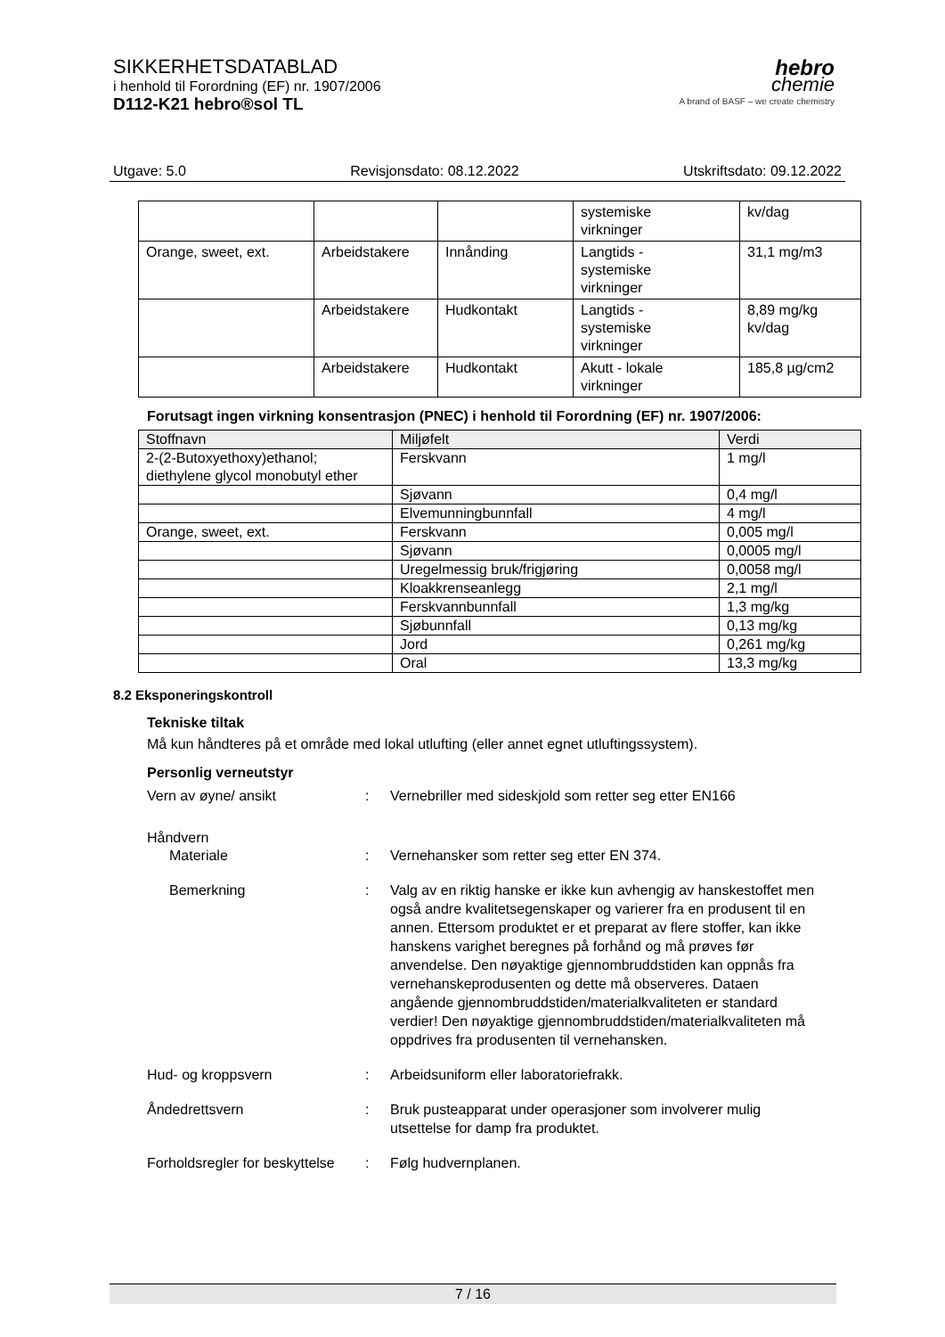SIKKERHETSDATABLAD
i henhold til Forordning (EF) nr. 1907/2006
D112-K21 hebro®sol TL
hebro
chemie
A brand of BASF – we create chemistry
Utgave: 5.0 Revisjonsdato: 08.12.2022 Utskriftsdato: 09.12.2022
| | | | systemiske virkninger | kv/dag |
| Orange, sweet, ext. | Arbeidstakere | Innånding | Langtids - systemiske virkninger | 31,1 mg/m3 |
| | Arbeidstakere | Hudkontakt | Langtids - systemiske virkninger | 8,89 mg/kg kv/dag |
| | Arbeidstakere | Hudkontakt | Akutt - lokale virkninger | 185,8 µg/cm2 |
Forutsagt ingen virkning konsentrasjon (PNEC) i henhold til Forordning (EF) nr. 1907/2006:
| Stoffnavn | Miljøfelt | Verdi |
| --- | --- | --- |
| 2-(2-Butoxyethoxy)ethanol; diethylene glycol monobutyl ether | Ferskvann | 1 mg/l |
| | Sjøvann | 0,4 mg/l |
| | Elvemunningbunnfall | 4 mg/l |
| Orange, sweet, ext. | Ferskvann | 0,005 mg/l |
| | Sjøvann | 0,0005 mg/l |
| | Uregelmessig bruk/frigjøring | 0,0058 mg/l |
| | Kloakkrenseanlegg | 2,1 mg/l |
| | Ferskvannbunnfall | 1,3 mg/kg |
| | Sjøbunnfall | 0,13 mg/kg |
| | Jord | 0,261 mg/kg |
| | Oral | 13,3 mg/kg |
8.2 Eksponeringskontroll
Tekniske tiltak
Må kun håndteres på et område med lokal utlufting (eller annet egnet utluftingssystem).
Personlig verneutstyr
Vern av øyne/ ansikt : Vernebriller med sideskjold som retter seg etter EN166
Håndvern
Materiale : Vernehansker som retter seg etter EN 374.
Bemerkning : Valg av en riktig hanske er ikke kun avhengig av hanskestoffet men også andre kvalitetsegenskaper og varierer fra en produsent til en annen. Ettersom produktet er et preparat av flere stoffer, kan ikke hanskens varighet beregnes på forhånd og må prøves før anvendelse. Den nøyaktige gjennombruddstiden kan oppnås fra vernehanskeprodusenten og dette må observeres. Dataen angående gjennombruddstiden/materialkvaliteten er standard verdier! Den nøyaktige gjennombruddstiden/materialkvaliteten må oppdrives fra produsenten til vernehansken.
Hud- og kroppsvern : Arbeidsuniform eller laboratoriefrakk.
Åndedrettsvern : Bruk pusteapparat under operasjoner som involverer mulig utsettelse for damp fra produktet.
Forholdsregler for beskyttelse
: Følg hudvernplanen.
7 / 16